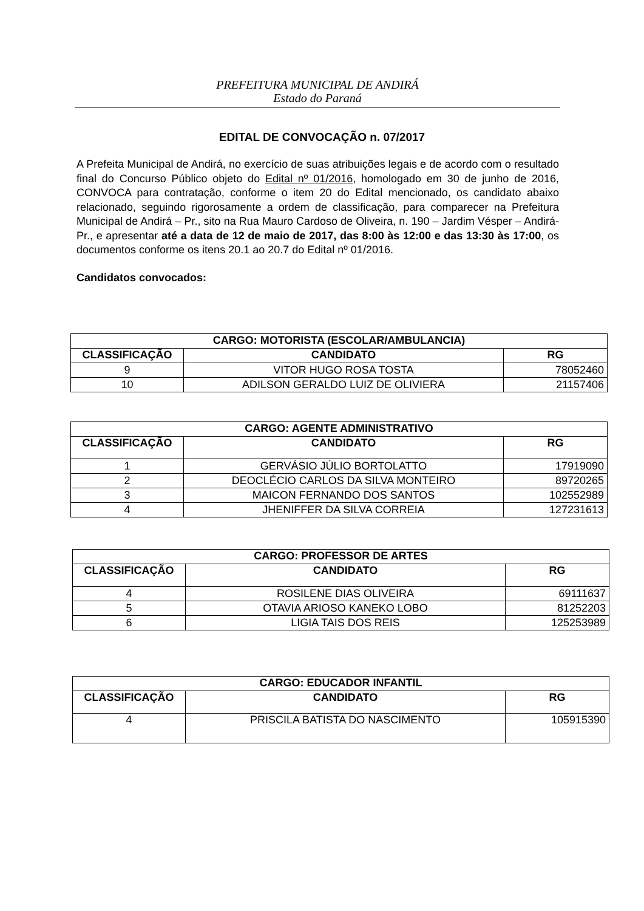PREFEITURA MUNICIPAL DE ANDIRÁ
Estado do Paraná
EDITAL DE CONVOCAÇÃO n. 07/2017
A Prefeita Municipal de Andirá, no exercício de suas atribuições legais e de acordo com o resultado final do Concurso Público objeto do Edital nº 01/2016, homologado em 30 de junho de 2016, CONVOCA para contratação, conforme o item 20 do Edital mencionado, os candidato abaixo relacionado, seguindo rigorosamente a ordem de classificação, para comparecer na Prefeitura Municipal de Andirá – Pr., sito na Rua Mauro Cardoso de Oliveira, n. 190 – Jardim Vésper – Andirá-Pr., e apresentar até a data de 12 de maio de 2017, das 8:00 às 12:00 e das 13:30 às 17:00, os documentos conforme os itens 20.1 ao 20.7 do Edital nº 01/2016.
Candidatos convocados:
| CARGO: MOTORISTA (ESCOLAR/AMBULANCIA) | | |
| --- | --- | --- |
| CLASSIFICAÇÃO | CANDIDATO | RG |
| 9 | VITOR HUGO ROSA TOSTA | 78052460 |
| 10 | ADILSON GERALDO LUIZ DE OLIVIERA | 21157406 |
| CARGO: AGENTE ADMINISTRATIVO | | |
| --- | --- | --- |
| CLASSIFICAÇÃO | CANDIDATO | RG |
| 1 | GERVÁSIO JÚLIO BORTOLATTO | 17919090 |
| 2 | DEOCLÉCIO CARLOS DA SILVA MONTEIRO | 89720265 |
| 3 | MAICON FERNANDO DOS SANTOS | 102552989 |
| 4 | JHENIFFER DA SILVA CORREIA | 127231613 |
| CARGO: PROFESSOR DE ARTES | | |
| --- | --- | --- |
| CLASSIFICAÇÃO | CANDIDATO | RG |
| 4 | ROSILENE DIAS OLIVEIRA | 69111637 |
| 5 | OTAVIA ARIOSO KANEKO LOBO | 81252203 |
| 6 | LIGIA TAIS DOS REIS | 125253989 |
| CARGO: EDUCADOR INFANTIL | | |
| --- | --- | --- |
| CLASSIFICAÇÃO | CANDIDATO | RG |
| 4 | PRISCILA BATISTA DO NASCIMENTO | 105915390 |